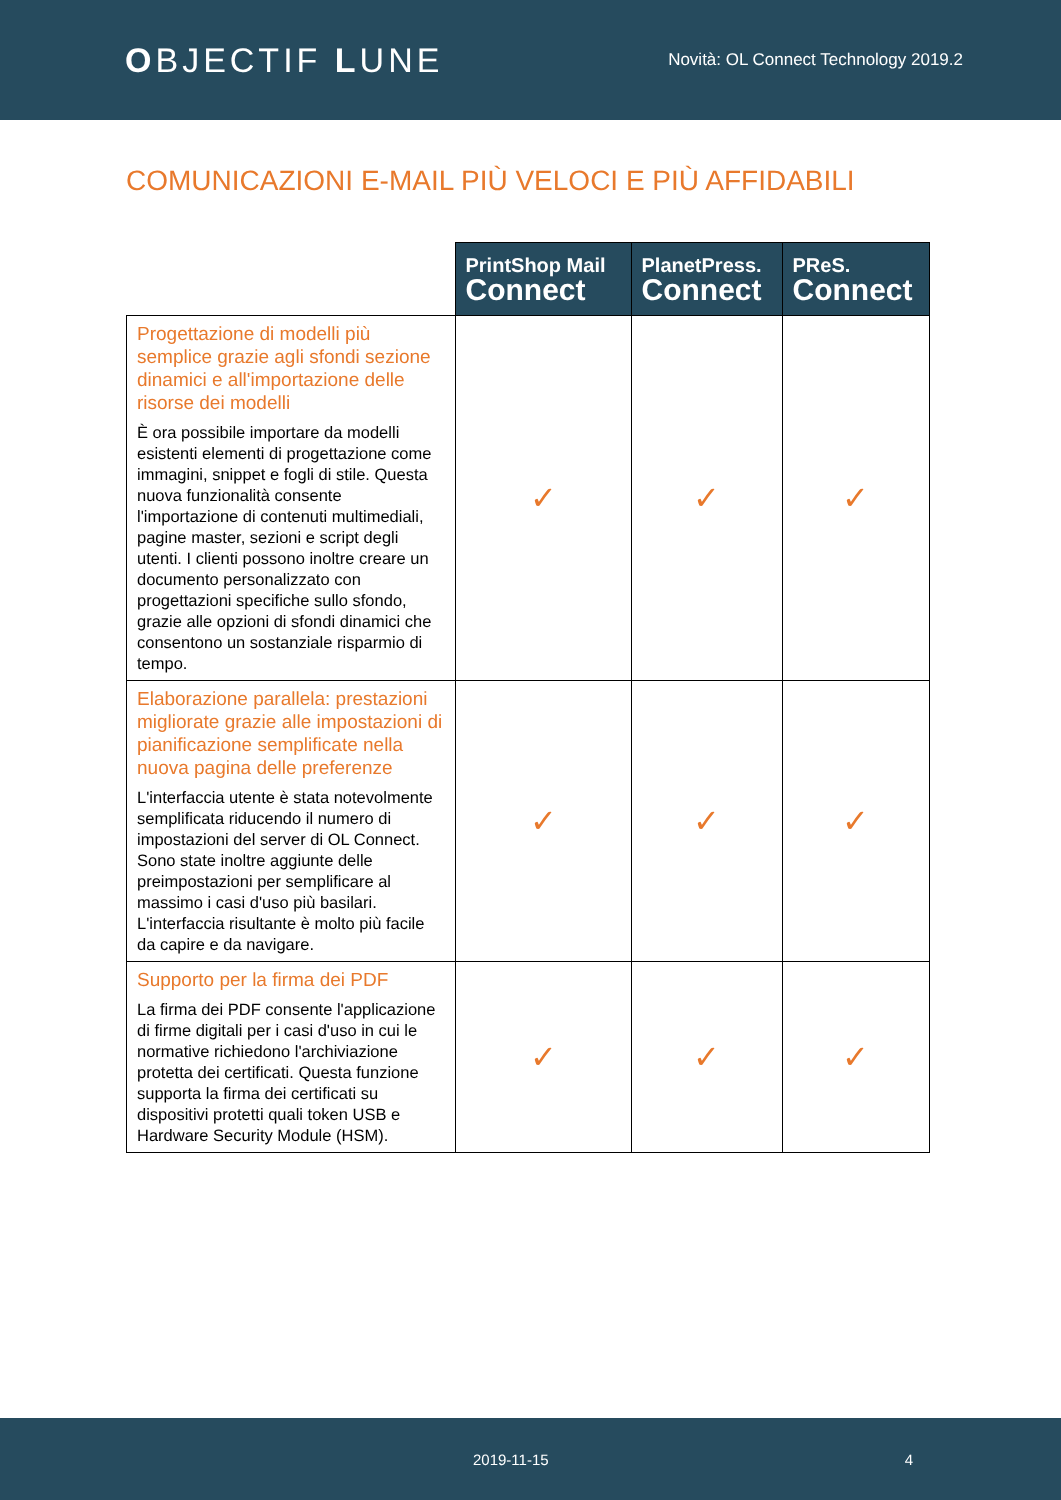OBJECTIF LUNE
Novità: OL Connect Technology 2019.2
COMUNICAZIONI E-MAIL PIÙ VELOCI E PIÙ AFFIDABILI
| | PrintShop Mail Connect | PlanetPress. Connect | PReS. Connect |
| Progettazione di modelli più semplice grazie agli sfondi sezione dinamici e all'importazione delle risorse dei modelli È ora possibile importare da modelli esistenti elementi di progettazione come immagini, snippet e fogli di stile. Questa nuova funzionalità consente l'importazione di contenuti multimediali, pagine master, sezioni e script degli utenti. I clienti possono inoltre creare un documento personalizzato con progettazioni specifiche sullo sfondo, grazie alle opzioni di sfondi dinamici che consentono un sostanziale risparmio di tempo. | ✓ | ✓ | ✓ |
| Elaborazione parallela: prestazioni migliorate grazie alle impostazioni di pianificazione semplificate nella nuova pagina delle preferenze L'interfaccia utente è stata notevolmente semplificata riducendo il numero di impostazioni del server di OL Connect. Sono state inoltre aggiunte delle preimpostazioni per semplificare al massimo i casi d'uso più basilari. L'interfaccia risultante è molto più facile da capire e da navigare. | ✓ | ✓ | ✓ |
| Supporto per la firma dei PDF La firma dei PDF consente l'applicazione di firme digitali per i casi d'uso in cui le normative richiedono l'archiviazione protetta dei certificati. Questa funzione supporta la firma dei certificati su dispositivi protetti quali token USB e Hardware Security Module (HSM). | ✓ | ✓ | ✓ |
2019-11-15 4